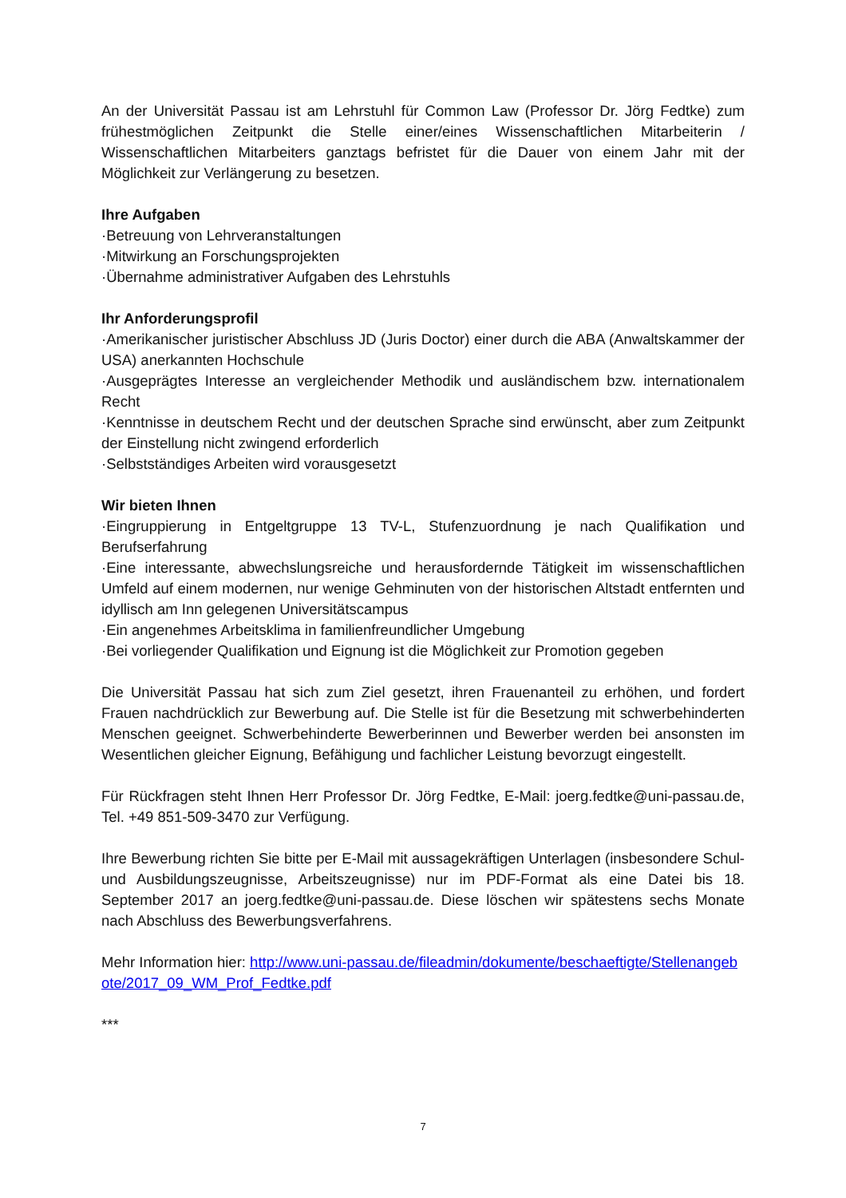An der Universität Passau ist am Lehrstuhl für Common Law (Professor Dr. Jörg Fedtke) zum frühestmöglichen Zeitpunkt die Stelle einer/eines Wissenschaftlichen Mitarbeiterin / Wissenschaftlichen Mitarbeiters ganztags befristet für die Dauer von einem Jahr mit der Möglichkeit zur Verlängerung zu besetzen.
Ihre Aufgaben
·Betreuung von Lehrveranstaltungen
·Mitwirkung an Forschungsprojekten
·Übernahme administrativer Aufgaben des Lehrstuhls
Ihr Anforderungsprofil
·Amerikanischer juristischer Abschluss JD (Juris Doctor) einer durch die ABA (Anwaltskammer der USA) anerkannten Hochschule
·Ausgeprägtes Interesse an vergleichender Methodik und ausländischem bzw. internationalem Recht
·Kenntnisse in deutschem Recht und der deutschen Sprache sind erwünscht, aber zum Zeitpunkt der Einstellung nicht zwingend erforderlich
·Selbstständiges Arbeiten wird vorausgesetzt
Wir bieten Ihnen
·Eingruppierung in Entgeltgruppe 13 TV-L, Stufenzuordnung je nach Qualifikation und Berufserfahrung
·Eine interessante, abwechslungsreiche und herausfordernde Tätigkeit im wissenschaftlichen Umfeld auf einem modernen, nur wenige Gehminuten von der historischen Altstadt entfernten und idyllisch am Inn gelegenen Universitätscampus
·Ein angenehmes Arbeitsklima in familienfreundlicher Umgebung
·Bei vorliegender Qualifikation und Eignung ist die Möglichkeit zur Promotion gegeben
Die Universität Passau hat sich zum Ziel gesetzt, ihren Frauenanteil zu erhöhen, und fordert Frauen nachdrücklich zur Bewerbung auf. Die Stelle ist für die Besetzung mit schwerbehinderten Menschen geeignet. Schwerbehinderte Bewerberinnen und Bewerber werden bei ansonsten im Wesentlichen gleicher Eignung, Befähigung und fachlicher Leistung bevorzugt eingestellt.
Für Rückfragen steht Ihnen Herr Professor Dr. Jörg Fedtke, E-Mail: joerg.fedtke@uni-passau.de, Tel. +49 851-509-3470 zur Verfügung.
Ihre Bewerbung richten Sie bitte per E-Mail mit aussagekräftigen Unterlagen (insbesondere Schul- und Ausbildungszeugnisse, Arbeitszeugnisse) nur im PDF-Format als eine Datei bis 18. September 2017 an joerg.fedtke@uni-passau.de. Diese löschen wir spätestens sechs Monate nach Abschluss des Bewerbungsverfahrens.
Mehr Information hier: http://www.uni-passau.de/fileadmin/dokumente/beschaeftigte/Stellenangebote/2017_09_WM_Prof_Fedtke.pdf
***
7